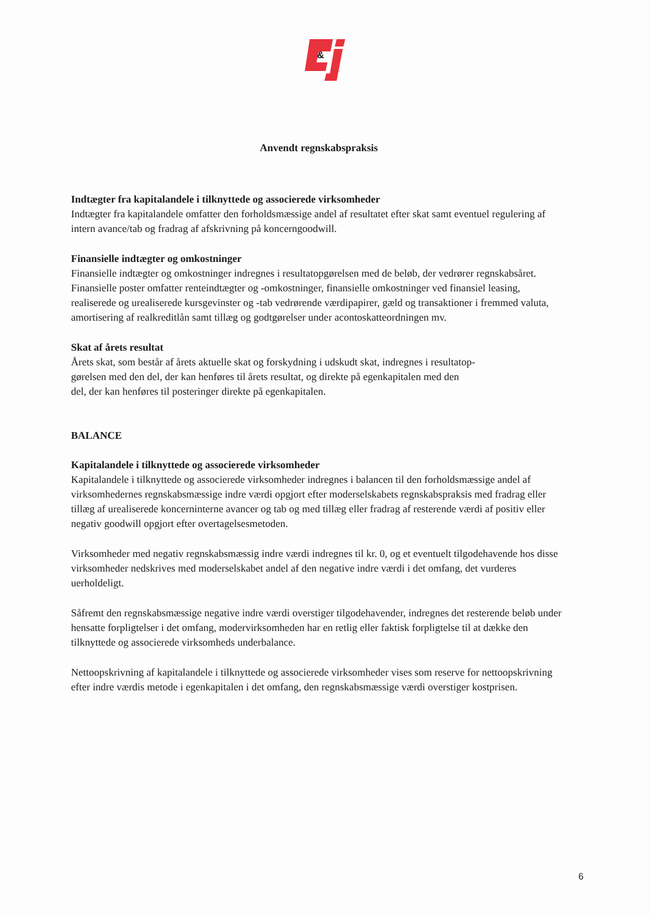&
Anvendt regnskabspraksis
Indtægter fra kapitalandele i tilknyttede og associerede virksomheder
Indtægter fra kapitalandele omfatter den forholdsmæssige andel af resultatet efter skat samt eventuel regulering af intern avance/tab og fradrag af afskrivning på koncerngoodwill.
Finansielle indtægter og omkostninger
Finansielle indtægter og omkostninger indregnes i resultatopgørelsen med de beløb, der vedrører regnskabsåret. Finansielle poster omfatter renteindtægter og -omkostninger, finansielle omkostninger ved finansiel leasing, realiserede og urealiserede kursgevinster og -tab vedrørende værdipapirer, gæld og transaktioner i fremmed valuta, amortisering af realkreditlån samt tillæg og godtgørelser under acontoskatteordningen mv.
Skat af årets resultat
Årets skat, som består af årets aktuelle skat og forskydning i udskudt skat, indregnes i resultatop-
gørelsen med den del, der kan henføres til årets resultat, og direkte på egenkapitalen med den
del, der kan henføres til posteringer direkte på egenkapitalen.
BALANCE
Kapitalandele i tilknyttede og associerede virksomheder
Kapitalandele i tilknyttede og associerede virksomheder indregnes i balancen til den forholdsmæssige andel af virksomhedernes regnskabsmæssige indre værdi opgjort efter moderselskabets regnskabspraksis med fradrag eller tillæg af urealiserede koncerninterne avancer og tab og med tillæg eller fradrag af resterende værdi af positiv eller negativ goodwill opgjort efter overtagelsesmetoden.
Virksomheder med negativ regnskabsmæssig indre værdi indregnes til kr. 0, og et eventuelt tilgodehavende hos disse virksomheder nedskrives med moderselskabet andel af den negative indre værdi i det omfang, det vurderes uerholdeligt.
Såfremt den regnskabsmæssige negative indre værdi overstiger tilgodehavender, indregnes det resterende beløb under hensatte forpligtelser i det omfang, modervirksomheden har en retlig eller faktisk forpligtelse til at dække den tilknyttede og associerede virksomheds underbalance.
Nettoopskrivning af kapitalandele i tilknyttede og associerede virksomheder vises som reserve for nettoopskrivning efter indre værdis metode i egenkapitalen i det omfang, den regnskabsmæssige værdi overstiger kostprisen.
6